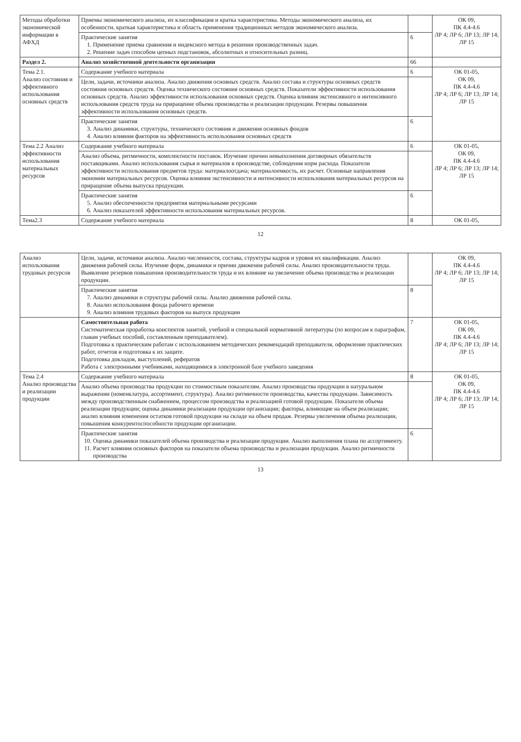| Методы обработки экономической информации в АФХД | Приемы экономического анализа, их классификация и кратка характеристика. Методы экономического анализа, их особенности, краткая характеристика и область применения традиционных методов экономического анализа. | | ОК 09, ПК 4.4-4.6 ЛР 4; ЛР 6; ЛР 13; ЛР 14; ЛР 15 |
| | Практические занятия 1. Применение приема сравнения и индексного метода в решении производственных задач. 2. Решение задач способом цепных подстановок, абсолютных и относительных разниц. | 6 | |
| Раздел 2. | Анализ хозяйственной деятельности организации | 66 | |
| Тема 2.1. Анализ состояния и эффективного использования основных средств | Содержание учебного материала | 6 | ОК 01-05, ОК 09, ПК 4.4-4.6 ЛР 4; ЛР 6; ЛР 13; ЛР 14; ЛР 15 |
| | Цели, задачи, источники анализа. Анализ движения основных средств. Анализ состава и структуры основных средств состояния основных средств. Оценка технического состояния основных средств. Показатели эффективности использования основных средств. Анализ эффективности использования основных средств. Оценка влияния экстенсивного и интенсивного использования средств труда на приращение объема производства и реализации продукции. Резервы повышения эффективности использования основных средств. | | |
| | Практические занятия 3. Анализ динамики, структуры, технического состояния и движения основных фондов 4. Анализ влияния факторов на эффективность использования основных средств | 6 | |
| Тема 2.2 Анализ эффективности использования материальных ресурсов | Содержание учебного материала | 6 | ОК 01-05, ОК 09, ПК 4.4-4.6 ЛР 4; ЛР 6; ЛР 13; ЛР 14; ЛР 15 |
| | Анализ объема, ритмичности, комплектности поставок. Изучение причин невыполнения договорных обязательств поставщиками. Анализ использования сырья и материалов в производстве, соблюдения норм расхода. Показатели эффективности использования предметов труда: материалоотдача; материалоемкость, их расчет. Основные направления экономии материальных ресурсов. Оценка влияния экстенсивности и интенсивности использования материальных ресурсов на приращение объема выпуска продукции. | | |
| | Практические занятия 5. Анализ обеспеченности предприятия материальными ресурсами 6. Анализ показателей эффективности использования материальных ресурсов. | 6 | |
| Тема2.3 | Содержание учебного материала | 8 | ОК 01-05, |
12
| Анализ использования трудовых ресурсов | Цели, задачи, источники анализа. Анализ численности, состава, структуры кадров и уровня их квалификации. Анализ движения рабочей силы. Изучение форм, динамики и причин движения рабочей силы. Анализ производительности труда. Выявление резервов повышения производительности труда и их влияние на увеличение объема производства и реализации продукции. | | ОК 09, ПК 4.4-4.6 ЛР 4; ЛР 6; ЛР 13; ЛР 14; ЛР 15 |
| | Практические занятия 7. Анализ динамики и структуры рабочей силы. Анализ движения рабочей силы. 8. Анализ использования фонда рабочего времени 9. Анализ влияния трудовых факторов на выпуск продукции | 8 | |
| | Самостоятельная работа Систематическая проработка конспектов занятий, учебной и специальной нормативной литературы (по вопросам к параграфам, главам учебных пособий, составленным преподавателем). Подготовка к практическим работам с использованием методических рекомендаций преподавателя, оформление практических работ, отчетов и подготовка к их защите. Подготовка докладов, выступлений, рефератов Работа с электронными учебниками, находящимися в электронной базе учебного заведения | 7 | ОК 01-05, ОК 09, ПК 4.4-4.6 ЛР 4; ЛР 6; ЛР 13; ЛР 14; ЛР 15 |
| Тема 2.4 Анализ производства и реализации продукции | Содержание учебного материала | 8 | ОК 01-05, ОК 09, ПК 4.4-4.6 ЛР 4; ЛР 6; ЛР 13; ЛР 14; ЛР 15 |
| | Анализ объема производства продукции по стоимостным показателям. Анализ производства продукции в натуральном выражении (номенклатура, ассортимент, структура). Анализ ритмичности производства, качества продукции. Зависимость между производственным снабжением, процессом производства и реализацией готовой продукции. Показатели объема реализации продукции; оценка динамики реализации продукции организации; факторы, влияющие на объем реализации; анализ влияния изменения остатков готовой продукции на складе на объем продаж. Резервы увеличения объема реализации, повышения конкурентоспособности продукции организации. | | |
| | Практические занятия 10. Оценка динамики показателей объема производства и реализации продукции. Анализ выполнения плана по ассортименту. 11. Расчет влияния основных факторов на показатели объема производства и реализации продукции. Анализ ритмичности производства | 6 | |
13